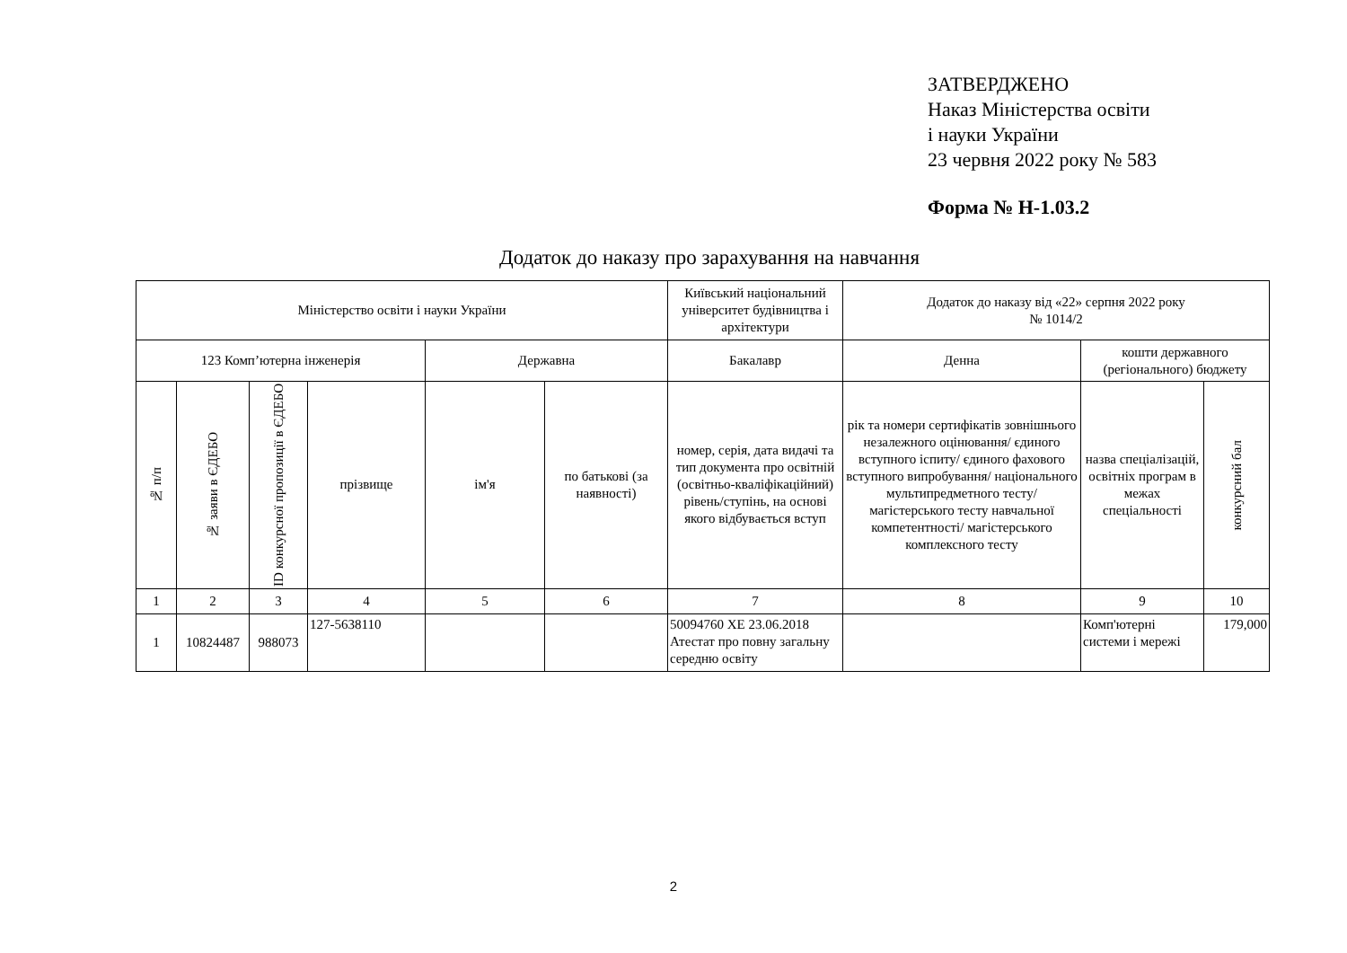ЗАТВЕРДЖЕНО
Наказ Міністерства освіти
і науки України
23 червня 2022 року № 583
Форма № Н-1.03.2
Додаток до наказу про зарахування на навчання
| Міністерство освіти і науки України | | | | | | Київський національний університет будівництва і архітектури | Додаток до наказу від «22» серпня 2022 року № 1014/2 | | |
| 123 Комп’ютерна інженерія | | | | Державна | | Бакалавр | Денна | кошти державного (регіонального) бюджету | |
| № п/п | № заяви в ЄДЕБО | ID конкурсної пропозиції в ЄДЕБО | прізвище | ім'я | по батькові (за наявності) | номер, серія, дата видачі та тип документа про освітній (освітньо-кваліфікаційний) рівень/ступінь, на основі якого відбувається вступ | рік та номери сертифікатів зовнішнього незалежного оцінювання/ єдиного вступного іспиту/ єдиного фахового вступного випробування/ національного мультипредметного тесту/ магістерського тесту навчальної компетентності/ магістерського комплексного тесту | назва спеціалізацій, освітніх програм в межах спеціальності | конкурсний бал |
| 1 | 2 | 3 | 4 | 5 | 6 | 7 | 8 | 9 | 10 |
| 1 | 10824487 | 988073 | 127-5638110 | | | 50094760 ХЕ 23.06.2018 Атестат про повну загальну середню освіту | | Комп'ютерні системи і мережі | 179,000 |
2